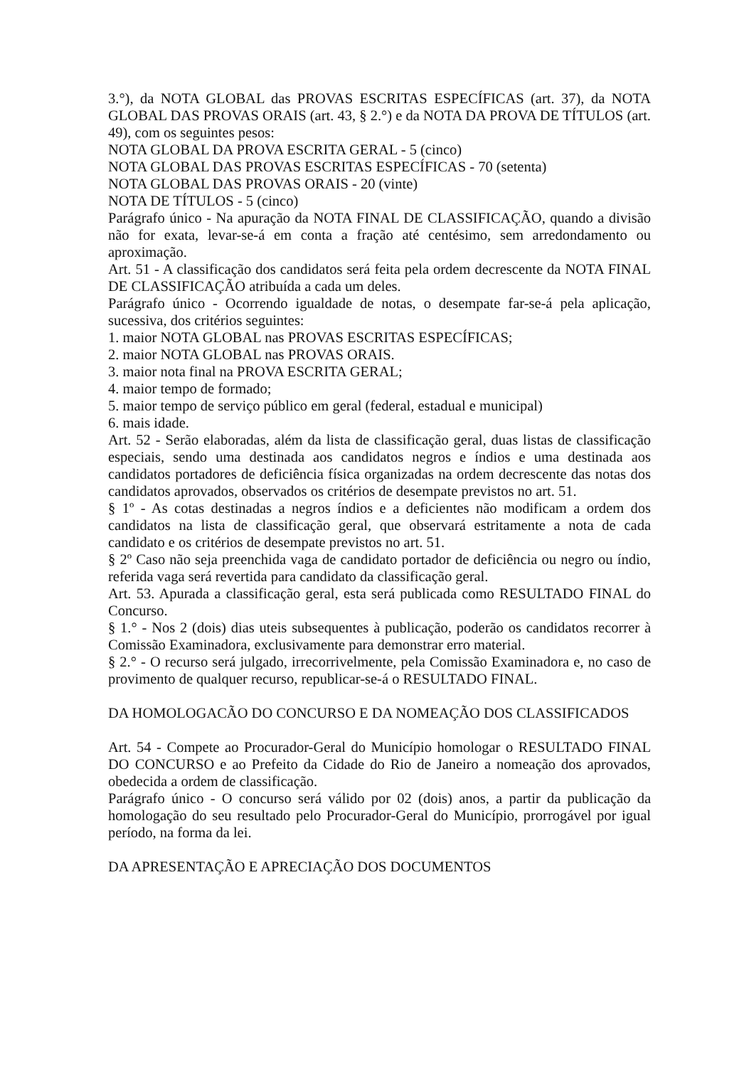3.°), da NOTA GLOBAL das PROVAS ESCRITAS ESPECÍFICAS (art. 37), da NOTA GLOBAL DAS PROVAS ORAIS (art. 43, § 2.°) e da NOTA DA PROVA DE TÍTULOS (art. 49), com os seguintes pesos:
NOTA GLOBAL DA PROVA ESCRITA GERAL - 5 (cinco)
NOTA GLOBAL DAS PROVAS ESCRITAS ESPECÍFICAS - 70 (setenta)
NOTA GLOBAL DAS PROVAS ORAIS - 20 (vinte)
NOTA DE TÍTULOS - 5 (cinco)
Parágrafo único - Na apuração da NOTA FINAL DE CLASSIFICAÇÃO, quando a divisão não for exata, levar-se-á em conta a fração até centésimo, sem arredondamento ou aproximação.
Art. 51 - A classificação dos candidatos será feita pela ordem decrescente da NOTA FINAL DE CLASSIFICAÇÃO atribuída a cada um deles.
Parágrafo único - Ocorrendo igualdade de notas, o desempate far-se-á pela aplicação, sucessiva, dos critérios seguintes:
1. maior NOTA GLOBAL nas PROVAS ESCRITAS ESPECÍFICAS;
2. maior NOTA GLOBAL nas PROVAS ORAIS.
3. maior nota final na PROVA ESCRITA GERAL;
4. maior tempo de formado;
5. maior tempo de serviço público em geral (federal, estadual e municipal)
6. mais idade.
Art. 52 - Serão elaboradas, além da lista de classificação geral, duas listas de classificação especiais, sendo uma destinada aos candidatos negros e índios e uma destinada aos candidatos portadores de deficiência física organizadas na ordem decrescente das notas dos candidatos aprovados, observados os critérios de desempate previstos no art. 51.
§ 1º - As cotas destinadas a negros índios e a deficientes não modificam a ordem dos candidatos na lista de classificação geral, que observará estritamente a nota de cada candidato e os critérios de desempate previstos no art. 51.
§ 2º Caso não seja preenchida vaga de candidato portador de deficiência ou negro ou índio, referida vaga será revertida para candidato da classificação geral.
Art. 53. Apurada a classificação geral, esta será publicada como RESULTADO FINAL do Concurso.
§ 1.° - Nos 2 (dois) dias uteis subsequentes à publicação, poderão os candidatos recorrer à Comissão Examinadora, exclusivamente para demonstrar erro material.
§ 2.° - O recurso será julgado, irrecorrivelmente, pela Comissão Examinadora e, no caso de provimento de qualquer recurso, republicar-se-á o RESULTADO FINAL.
DA HOMOLOGACÃO DO CONCURSO E DA NOMEAÇÃO DOS CLASSIFICADOS
Art. 54 - Compete ao Procurador-Geral do Município homologar o RESULTADO FINAL DO CONCURSO e ao Prefeito da Cidade do Rio de Janeiro a nomeação dos aprovados, obedecida a ordem de classificação.
Parágrafo único - O concurso será válido por 02 (dois) anos, a partir da publicação da homologação do seu resultado pelo Procurador-Geral do Município, prorrogável por igual período, na forma da lei.
DA APRESENTAÇÃO E APRECIAÇÃO DOS DOCUMENTOS